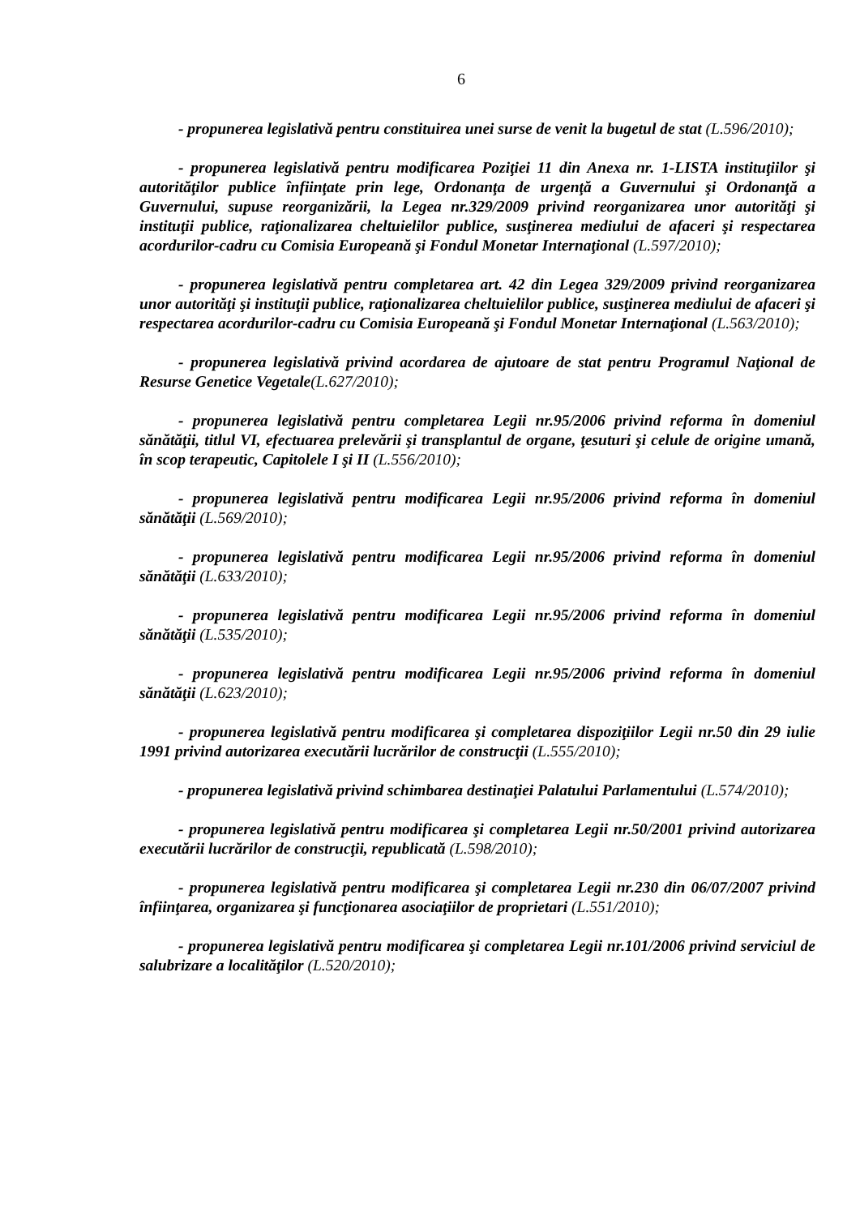6
- propunerea legislativă pentru constituirea unei surse de venit la bugetul de stat (L.596/2010);
- propunerea legislativă pentru modificarea Poziţiei 11 din Anexa nr. 1-LISTA instituţiilor şi autorităţilor publice înfiinţate prin lege, Ordonanţa de urgenţă a Guvernului şi Ordonanţă a Guvernului, supuse reorganizării, la Legea nr.329/2009 privind reorganizarea unor autorităţi şi instituţii publice, raţionalizarea cheltuielilor publice, susţinerea mediului de afaceri şi respectarea acordurilor-cadru cu Comisia Europeană şi Fondul Monetar Internaţional (L.597/2010);
- propunerea legislativă pentru completarea art. 42 din Legea 329/2009 privind reorganizarea unor autorităţi şi instituţii publice, raţionalizarea cheltuielilor publice, susţinerea mediului de afaceri şi respectarea acordurilor-cadru cu Comisia Europeană şi Fondul Monetar Internaţional (L.563/2010);
- propunerea legislativă privind acordarea de ajutoare de stat pentru Programul Naţional de Resurse Genetice Vegetale(L.627/2010);
- propunerea legislativă pentru completarea Legii nr.95/2006 privind reforma în domeniul sănătăţii, titlul VI, efectuarea prelevării şi transplantul de organe, ţesuturi şi celule de origine umană, în scop terapeutic, Capitolele I şi II (L.556/2010);
- propunerea legislativă pentru modificarea Legii nr.95/2006 privind reforma în domeniul sănătăţii (L.569/2010);
- propunerea legislativă pentru modificarea Legii nr.95/2006 privind reforma în domeniul sănătăţii (L.633/2010);
- propunerea legislativă pentru modificarea Legii nr.95/2006 privind reforma în domeniul sănătăţii (L.535/2010);
- propunerea legislativă pentru modificarea Legii nr.95/2006 privind reforma în domeniul sănătăţii (L.623/2010);
- propunerea legislativă pentru modificarea şi completarea dispoziţiilor Legii nr.50 din 29 iulie 1991 privind autorizarea executării lucrărilor de construcţii (L.555/2010);
- propunerea legislativă privind schimbarea destinaţiei Palatului Parlamentului (L.574/2010);
- propunerea legislativă pentru modificarea şi completarea Legii nr.50/2001 privind autorizarea executării lucrărilor de construcţii, republicată (L.598/2010);
- propunerea legislativă pentru modificarea şi completarea Legii nr.230 din 06/07/2007 privind înfiinţarea, organizarea şi funcţionarea asociaţiilor de proprietari (L.551/2010);
- propunerea legislativă pentru modificarea şi completarea Legii nr.101/2006 privind serviciul de salubrizare a localităţilor (L.520/2010);